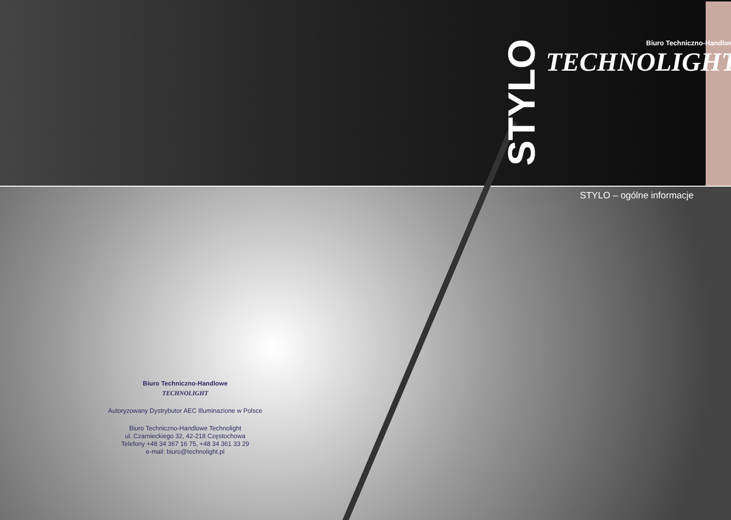Biuro Techniczno-Handlowe
TECHNOLIGHT
Autoryzowany Dystrybutor AEC Illuminazione w Polsce
Biuro Techniczno-Handlowe Technolight
ul. Czarnieckiego 32, 42-218 Częstochowa
Telefony +48 34 367 16 75, +48 34 361 33 29
e-mail: biuro@technolight.pl
STYLO
Biuro Techniczno-Handlowe
TECHNOLIGHT
STYLO – ogólne informacje